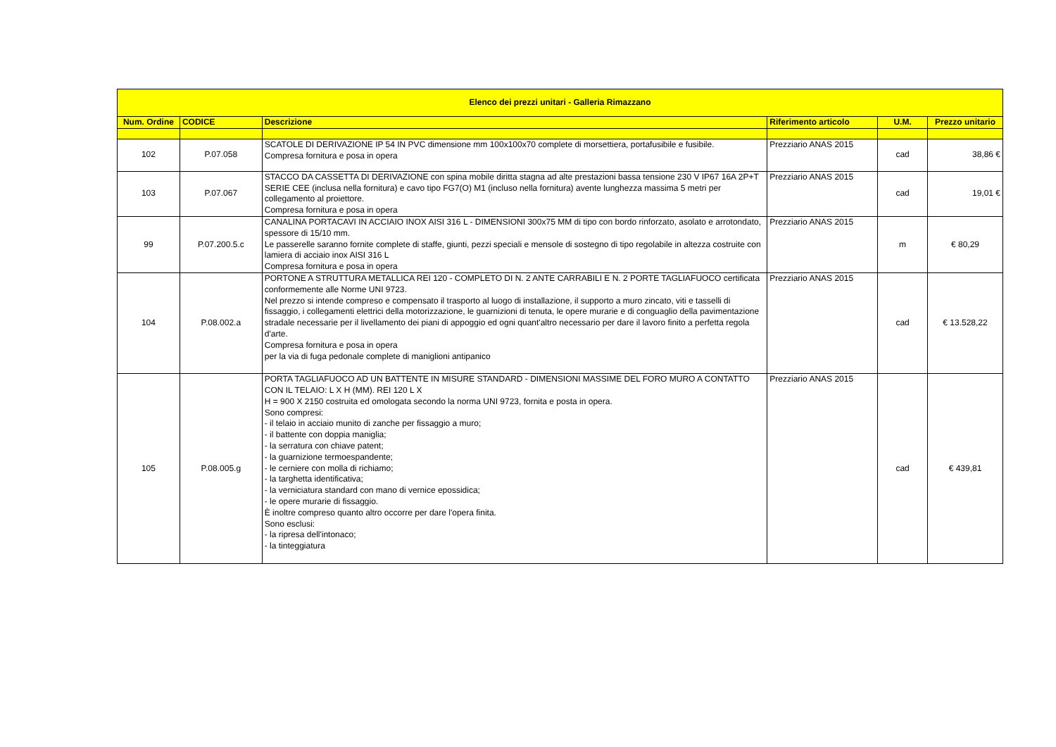| Elenco dei prezzi unitari - Galleria Rimazzano | | | | | |
| --- | --- | --- | --- | --- | --- |
| Num. Ordine | CODICE | Descrizione | Riferimento articolo | U.M. | Prezzo unitario |
| 102 | P.07.058 | SCATOLE DI DERIVAZIONE IP 54 IN PVC dimensione mm 100x100x70 complete di morsettiera, portafusibile e fusibile. Compresa fornitura e posa in opera | Prezziario ANAS 2015 | cad | 38,86 € |
| 103 | P.07.067 | STACCO DA CASSETTA DI DERIVAZIONE con spina mobile diritta stagna ad alte prestazioni bassa tensione 230 V IP67 16A 2P+T SERIE CEE (inclusa nella fornitura) e cavo tipo FG7(O) M1 (incluso nella fornitura) avente lunghezza massima 5 metri per collegamento al proiettore. Compresa fornitura e posa in opera | Prezziario ANAS 2015 | cad | 19,01 € |
| 99 | P.07.200.5.c | CANALINA PORTACAVI IN ACCIAIO INOX AISI 316 L - DIMENSIONI 300x75 MM di tipo con bordo rinforzato, asolato e arrotondato, spessore di 15/10 mm. Le passerelle saranno fornite complete di staffe, giunti, pezzi speciali e mensole di sostegno di tipo regolabile in altezza costruite con lamiera di acciaio inox AISI 316 L Compresa fornitura e posa in opera | Prezziario ANAS 2015 | m | € 80,29 |
| 104 | P.08.002.a | PORTONE A STRUTTURA METALLICA REI 120 - COMPLETO DI N. 2 ANTE CARRABILI E N. 2 PORTE TAGLIAFUOCO certificata conformemente alle Norme UNI 9723. Nel prezzo si intende compreso e compensato il trasporto al luogo di installazione, il supporto a muro zincato, viti e tasselli di fissaggio, i collegamenti elettrici della motorizzazione, le guarnizioni di tenuta, le opere murarie e di conguaglio della pavimentazione stradale necessarie per il livellamento dei piani di appoggio ed ogni quant'altro necessario per dare il lavoro finito a perfetta regola d'arte. Compresa fornitura e posa in opera per la via di fuga pedonale complete di maniglioni antipanico | Prezziario ANAS 2015 | cad | € 13.528,22 |
| 105 | P.08.005.g | PORTA TAGLIAFUOCO AD UN BATTENTE IN MISURE STANDARD - DIMENSIONI MASSIME DEL FORO MURO A CONTATTO CON IL TELAIO: L X H (MM). REI 120 L X H = 900 X 2150 costruita ed omologata secondo la norma UNI 9723, fornita e posta in opera. Sono compresi: - il telaio in acciaio munito di zanche per fissaggio a muro; - il battente con doppia maniglia; - la serratura con chiave patent; - la guarnizione termoespandente; - le cerniere con molla di richiamo; - la targhetta identificativa; - la verniciatura standard con mano di vernice epossidica; - le opere murarie di fissaggio. È inoltre compreso quanto altro occorre per dare l'opera finita. Sono esclusi: - la ripresa dell'intonaco; - la tinteggiatura | Prezziario ANAS 2015 | cad | € 439,81 |